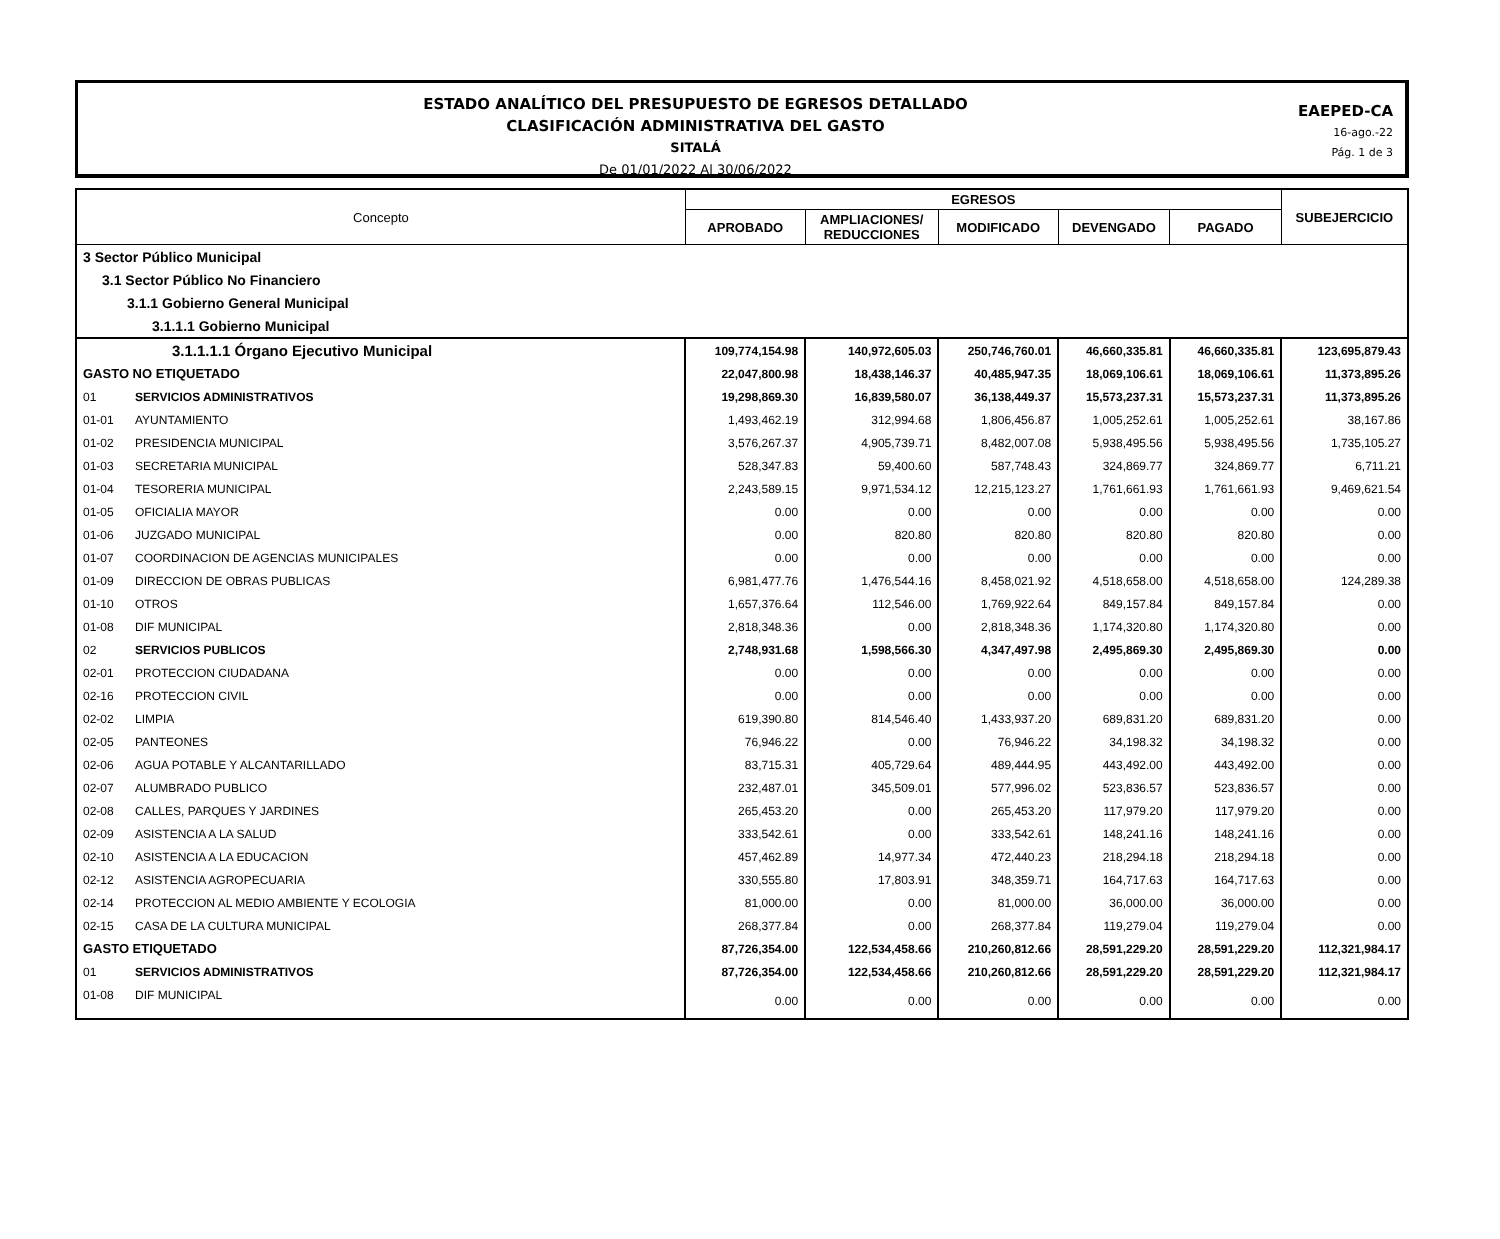ESTADO ANALÍTICO DEL PRESUPUESTO DE EGRESOS DETALLADO
CLASIFICACIÓN ADMINISTRATIVA DEL GASTO
SITALÁ
De 01/01/2022 Al 30/06/2022
EAEPED-CA
16-ago.-22
Pág. 1 de 3
| Concepto | | EGRESOS | | | | | SUBEJERCICIO |
| --- | --- | --- | --- | --- | --- | --- | --- |
| | | APROBADO | AMPLIACIONES/ REDUCCIONES | MODIFICADO | DEVENGADO | PAGADO | |
| 3 Sector Público Municipal | | | | | | | |
| 3.1 Sector Público No Financiero | | | | | | | |
| 3.1.1 Gobierno General Municipal | | | | | | | |
| 3.1.1.1 Gobierno Municipal | | | | | | | |
| 3.1.1.1.1 Órgano Ejecutivo Municipal | | 109,774,154.98 | 140,972,605.03 | 250,746,760.01 | 46,660,335.81 | 46,660,335.81 | 123,695,879.43 |
| GASTO NO ETIQUETADO | | 22,047,800.98 | 18,438,146.37 | 40,485,947.35 | 18,069,106.61 | 18,069,106.61 | 11,373,895.26 |
| 01 | SERVICIOS ADMINISTRATIVOS | 19,298,869.30 | 16,839,580.07 | 36,138,449.37 | 15,573,237.31 | 15,573,237.31 | 11,373,895.26 |
| 01-01 | AYUNTAMIENTO | 1,493,462.19 | 312,994.68 | 1,806,456.87 | 1,005,252.61 | 1,005,252.61 | 38,167.86 |
| 01-02 | PRESIDENCIA MUNICIPAL | 3,576,267.37 | 4,905,739.71 | 8,482,007.08 | 5,938,495.56 | 5,938,495.56 | 1,735,105.27 |
| 01-03 | SECRETARIA MUNICIPAL | 528,347.83 | 59,400.60 | 587,748.43 | 324,869.77 | 324,869.77 | 6,711.21 |
| 01-04 | TESORERIA MUNICIPAL | 2,243,589.15 | 9,971,534.12 | 12,215,123.27 | 1,761,661.93 | 1,761,661.93 | 9,469,621.54 |
| 01-05 | OFICIALIA MAYOR | 0.00 | 0.00 | 0.00 | 0.00 | 0.00 | 0.00 |
| 01-06 | JUZGADO MUNICIPAL | 0.00 | 820.80 | 820.80 | 820.80 | 820.80 | 0.00 |
| 01-07 | COORDINACION DE AGENCIAS MUNICIPALES | 0.00 | 0.00 | 0.00 | 0.00 | 0.00 | 0.00 |
| 01-09 | DIRECCION DE OBRAS PUBLICAS | 6,981,477.76 | 1,476,544.16 | 8,458,021.92 | 4,518,658.00 | 4,518,658.00 | 124,289.38 |
| 01-10 | OTROS | 1,657,376.64 | 112,546.00 | 1,769,922.64 | 849,157.84 | 849,157.84 | 0.00 |
| 01-08 | DIF MUNICIPAL | 2,818,348.36 | 0.00 | 2,818,348.36 | 1,174,320.80 | 1,174,320.80 | 0.00 |
| 02 | SERVICIOS PUBLICOS | 2,748,931.68 | 1,598,566.30 | 4,347,497.98 | 2,495,869.30 | 2,495,869.30 | 0.00 |
| 02-01 | PROTECCION CIUDADANA | 0.00 | 0.00 | 0.00 | 0.00 | 0.00 | 0.00 |
| 02-16 | PROTECCION CIVIL | 0.00 | 0.00 | 0.00 | 0.00 | 0.00 | 0.00 |
| 02-02 | LIMPIA | 619,390.80 | 814,546.40 | 1,433,937.20 | 689,831.20 | 689,831.20 | 0.00 |
| 02-05 | PANTEONES | 76,946.22 | 0.00 | 76,946.22 | 34,198.32 | 34,198.32 | 0.00 |
| 02-06 | AGUA POTABLE Y ALCANTARILLADO | 83,715.31 | 405,729.64 | 489,444.95 | 443,492.00 | 443,492.00 | 0.00 |
| 02-07 | ALUMBRADO PUBLICO | 232,487.01 | 345,509.01 | 577,996.02 | 523,836.57 | 523,836.57 | 0.00 |
| 02-08 | CALLES, PARQUES Y JARDINES | 265,453.20 | 0.00 | 265,453.20 | 117,979.20 | 117,979.20 | 0.00 |
| 02-09 | ASISTENCIA A LA SALUD | 333,542.61 | 0.00 | 333,542.61 | 148,241.16 | 148,241.16 | 0.00 |
| 02-10 | ASISTENCIA A LA EDUCACION | 457,462.89 | 14,977.34 | 472,440.23 | 218,294.18 | 218,294.18 | 0.00 |
| 02-12 | ASISTENCIA AGROPECUARIA | 330,555.80 | 17,803.91 | 348,359.71 | 164,717.63 | 164,717.63 | 0.00 |
| 02-14 | PROTECCION AL MEDIO AMBIENTE Y ECOLOGIA | 81,000.00 | 0.00 | 81,000.00 | 36,000.00 | 36,000.00 | 0.00 |
| 02-15 | CASA DE LA CULTURA MUNICIPAL | 268,377.84 | 0.00 | 268,377.84 | 119,279.04 | 119,279.04 | 0.00 |
| GASTO ETIQUETADO | | 87,726,354.00 | 122,534,458.66 | 210,260,812.66 | 28,591,229.20 | 28,591,229.20 | 112,321,984.17 |
| 01 | SERVICIOS ADMINISTRATIVOS | 87,726,354.00 | 122,534,458.66 | 210,260,812.66 | 28,591,229.20 | 28,591,229.20 | 112,321,984.17 |
| 01-08 | DIF MUNICIPAL | 0.00 | 0.00 | 0.00 | 0.00 | 0.00 | 0.00 |